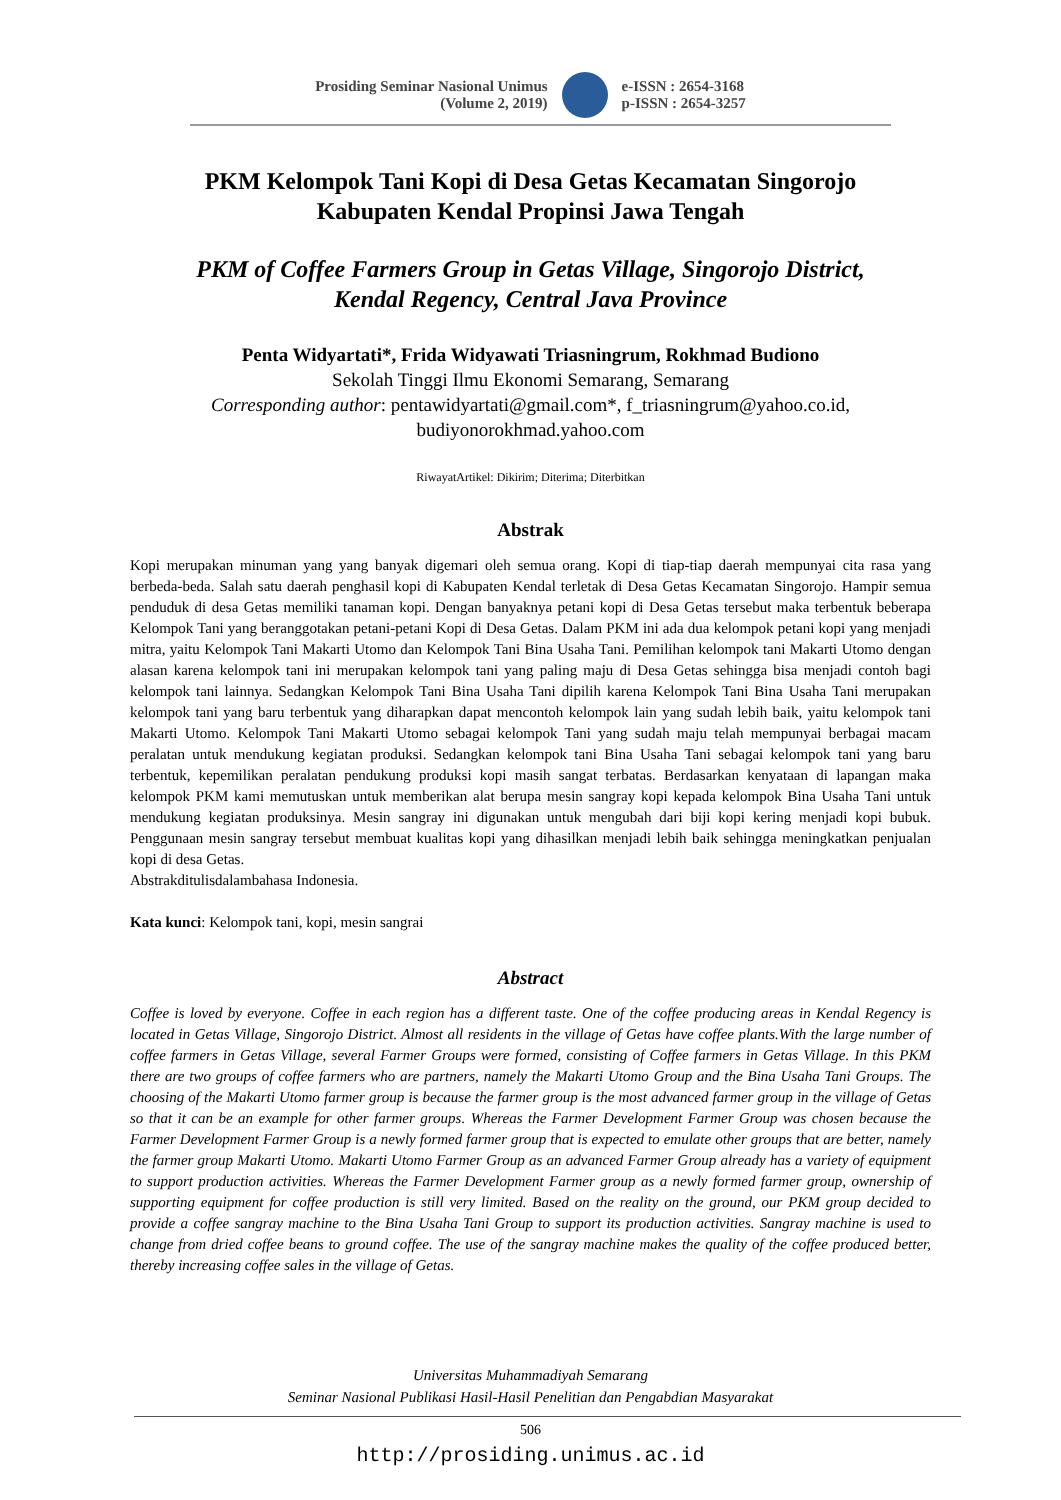Prosiding Seminar Nasional Unimus
(Volume 2, 2019)
e-ISSN : 2654-3168
p-ISSN : 2654-3257
PKM Kelompok Tani Kopi di Desa Getas Kecamatan Singorojo
Kabupaten Kendal Propinsi Jawa Tengah
PKM of Coffee Farmers Group in Getas Village, Singorojo District,
Kendal Regency, Central Java Province
Penta Widyartati*, Frida Widyawati Triasningrum, Rokhmad Budiono
Sekolah Tinggi Ilmu Ekonomi Semarang, Semarang
Corresponding author: pentawidyartati@gmail.com*, f_triasningrum@yahoo.co.id,
budiyonorokhmad.yahoo.com
RiwayatArtikel: Dikirim; Diterima; Diterbitkan
Abstrak
Kopi merupakan minuman yang yang banyak digemari oleh semua orang. Kopi di tiap-tiap daerah mempunyai cita rasa yang berbeda-beda. Salah satu daerah penghasil kopi di Kabupaten Kendal terletak di Desa Getas Kecamatan Singorojo. Hampir semua penduduk di desa Getas memiliki tanaman kopi. Dengan banyaknya petani kopi di Desa Getas tersebut maka terbentuk beberapa Kelompok Tani yang beranggotakan petani-petani Kopi di Desa Getas. Dalam PKM ini ada dua kelompok petani kopi yang menjadi mitra, yaitu Kelompok Tani Makarti Utomo dan Kelompok Tani Bina Usaha Tani. Pemilihan kelompok tani Makarti Utomo dengan alasan karena kelompok tani ini merupakan kelompok tani yang paling maju di Desa Getas sehingga bisa menjadi contoh bagi kelompok tani lainnya. Sedangkan Kelompok Tani Bina Usaha Tani dipilih karena Kelompok Tani Bina Usaha Tani merupakan kelompok tani yang baru terbentuk yang diharapkan dapat mencontoh kelompok lain yang sudah lebih baik, yaitu kelompok tani Makarti Utomo. Kelompok Tani Makarti Utomo sebagai kelompok Tani yang sudah maju telah mempunyai berbagai macam peralatan untuk mendukung kegiatan produksi. Sedangkan kelompok tani Bina Usaha Tani sebagai kelompok tani yang baru terbentuk, kepemilikan peralatan pendukung produksi kopi masih sangat terbatas. Berdasarkan kenyataan di lapangan maka kelompok PKM kami memutuskan untuk memberikan alat berupa mesin sangray kopi kepada kelompok Bina Usaha Tani untuk mendukung kegiatan produksinya. Mesin sangray ini digunakan untuk mengubah dari biji kopi kering menjadi kopi bubuk. Penggunaan mesin sangray tersebut membuat kualitas kopi yang dihasilkan menjadi lebih baik sehingga meningkatkan penjualan kopi di desa Getas.
Abstrakditulisdalambahasa Indonesia.
Kata kunci: Kelompok tani, kopi, mesin sangrai
Abstract
Coffee is loved by everyone. Coffee in each region has a different taste. One of the coffee producing areas in Kendal Regency is located in Getas Village, Singorojo District. Almost all residents in the village of Getas have coffee plants.With the large number of coffee farmers in Getas Village, several Farmer Groups were formed, consisting of Coffee farmers in Getas Village. In this PKM there are two groups of coffee farmers who are partners, namely the Makarti Utomo Group and the Bina Usaha Tani Groups. The choosing of the Makarti Utomo farmer group is because the farmer group is the most advanced farmer group in the village of Getas so that it can be an example for other farmer groups. Whereas the Farmer Development Farmer Group was chosen because the Farmer Development Farmer Group is a newly formed farmer group that is expected to emulate other groups that are better, namely the farmer group Makarti Utomo. Makarti Utomo Farmer Group as an advanced Farmer Group already has a variety of equipment to support production activities. Whereas the Farmer Development Farmer group as a newly formed farmer group, ownership of supporting equipment for coffee production is still very limited. Based on the reality on the ground, our PKM group decided to provide a coffee sangray machine to the Bina Usaha Tani Group to support its production activities. Sangray machine is used to change from dried coffee beans to ground coffee. The use of the sangray machine makes the quality of the coffee produced better, thereby increasing coffee sales in the village of Getas.
Universitas Muhammadiyah Semarang
Seminar Nasional Publikasi Hasil-Hasil Penelitian dan Pengabdian Masyarakat
506
http://prosiding.unimus.ac.id